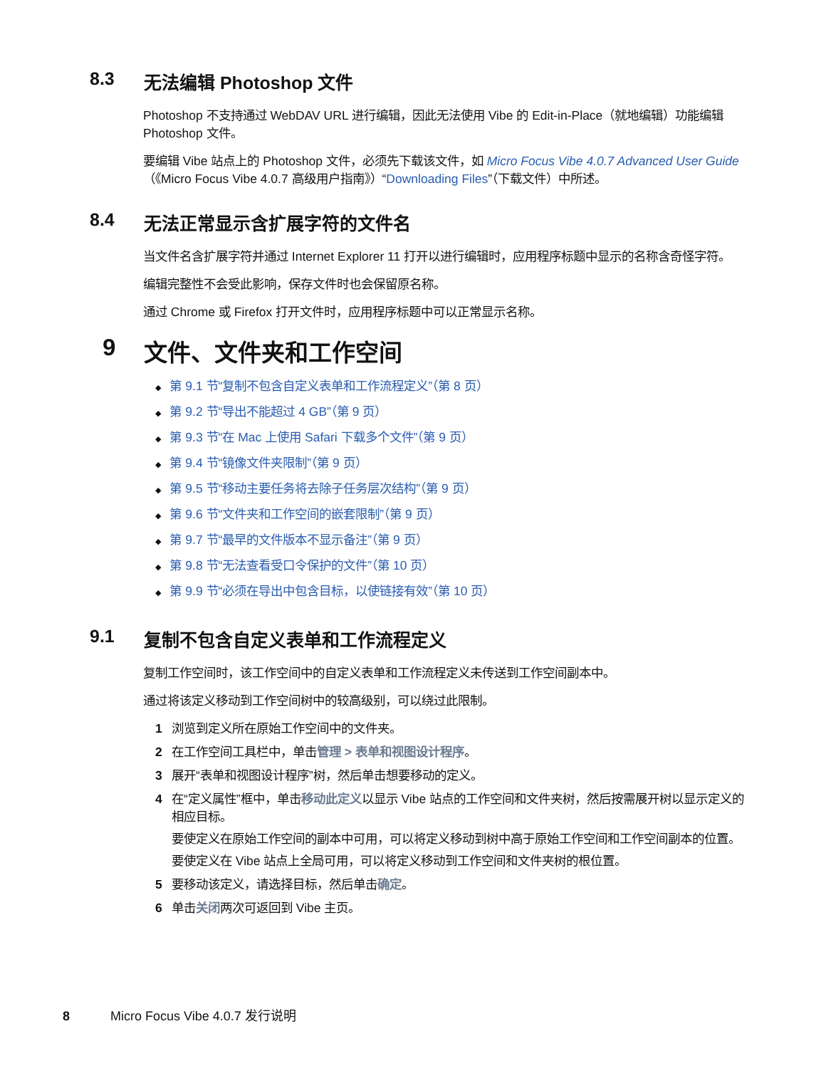8.3 无法编辑 Photoshop 文件
Photoshop 不支持通过 WebDAV URL 进行编辑，因此无法使用 Vibe 的 Edit-in-Place（就地编辑）功能编辑 Photoshop 文件。
要编辑 Vibe 站点上的 Photoshop 文件，必须先下载该文件，如 Micro Focus Vibe 4.0.7 Advanced User Guide（《Micro Focus Vibe 4.0.7 高级用户指南》）“Downloading Files”（下载文件）中所述。
8.4 无法正常显示含扩展字符的文件名
当文件名含扩展字符并通过 Internet Explorer 11 打开以进行编辑时，应用程序标题中显示的名称含奇怪字符。
编辑完整性不会受此影响，保存文件时也会保留原名称。
通过 Chrome 或 Firefox 打开文件时，应用程序标题中可以正常显示名称。
9 文件、文件夹和工作空间
◆ 第 9.1 节“复制不包含自定义表单和工作流程定义”（第 8 页）
◆ 第 9.2 节“导出不能超过 4 GB”（第 9 页）
◆ 第 9.3 节“在 Mac 上使用 Safari 下载多个文件”（第 9 页）
◆ 第 9.4 节“镜像文件夹限制”（第 9 页）
◆ 第 9.5 节“移动主要任务将去除子任务层次结构”（第 9 页）
◆ 第 9.6 节“文件夹和工作空间的嵌套限制”（第 9 页）
◆ 第 9.7 节“最早的文件版本不显示备注”（第 9 页）
◆ 第 9.8 节“无法查看受口令保护的文件”（第 10 页）
◆ 第 9.9 节“必须在导出中包含目标，以使链接有效”（第 10 页）
9.1 复制不包含自定义表单和工作流程定义
复制工作空间时，该工作空间中的自定义表单和工作流程定义未传送到工作空间副本中。
通过将该定义移动到工作空间树中的较高级别，可以绕过此限制。
1 浏览到定义所在原始工作空间中的文件夹。
2 在工作空间工具栏中，单击管理 > 表单和视图设计程序。
3 展开“表单和视图设计程序”树，然后单击想要移动的定义。
4 在“定义属性”框中，单击移动此定义以显示 Vibe 站点的工作空间和文件夹树，然后按需展开树以显示定义的相应目标。
要使定义在原始工作空间的副本中可用，可以将定义移动到树中高于原始工作空间和工作空间副本的位置。
要使定义在 Vibe 站点上全局可用，可以将定义移动到工作空间和文件夹树的根位置。
5 要移动该定义，请选择目标，然后单击确定。
6 单击关闭两次可返回到 Vibe 主页。
8 Micro Focus Vibe 4.0.7 发行说明